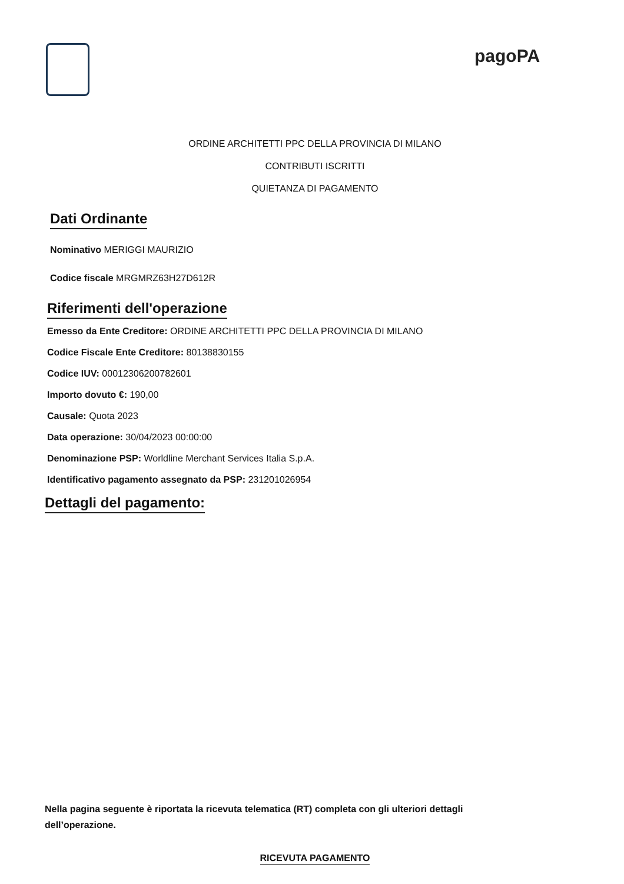pagoPA
ORDINE ARCHITETTI PPC DELLA PROVINCIA DI MILANO
CONTRIBUTI ISCRITTI
QUIETANZA DI PAGAMENTO
Dati Ordinante
Nominativo MERIGGI MAURIZIO
Codice fiscale MRGMRZ63H27D612R
Riferimenti dell'operazione
Emesso da Ente Creditore: ORDINE ARCHITETTI PPC DELLA PROVINCIA DI MILANO
Codice Fiscale Ente Creditore: 80138830155
Codice IUV: 00012306200782601
Importo dovuto €: 190,00
Causale: Quota 2023
Data operazione: 30/04/2023 00:00:00
Denominazione PSP: Worldline Merchant Services Italia S.p.A.
Identificativo pagamento assegnato da PSP: 231201026954
Dettagli del pagamento:
Nella pagina seguente è riportata la ricevuta telematica (RT) completa con gli ulteriori dettagli dell’operazione.
RICEVUTA PAGAMENTO